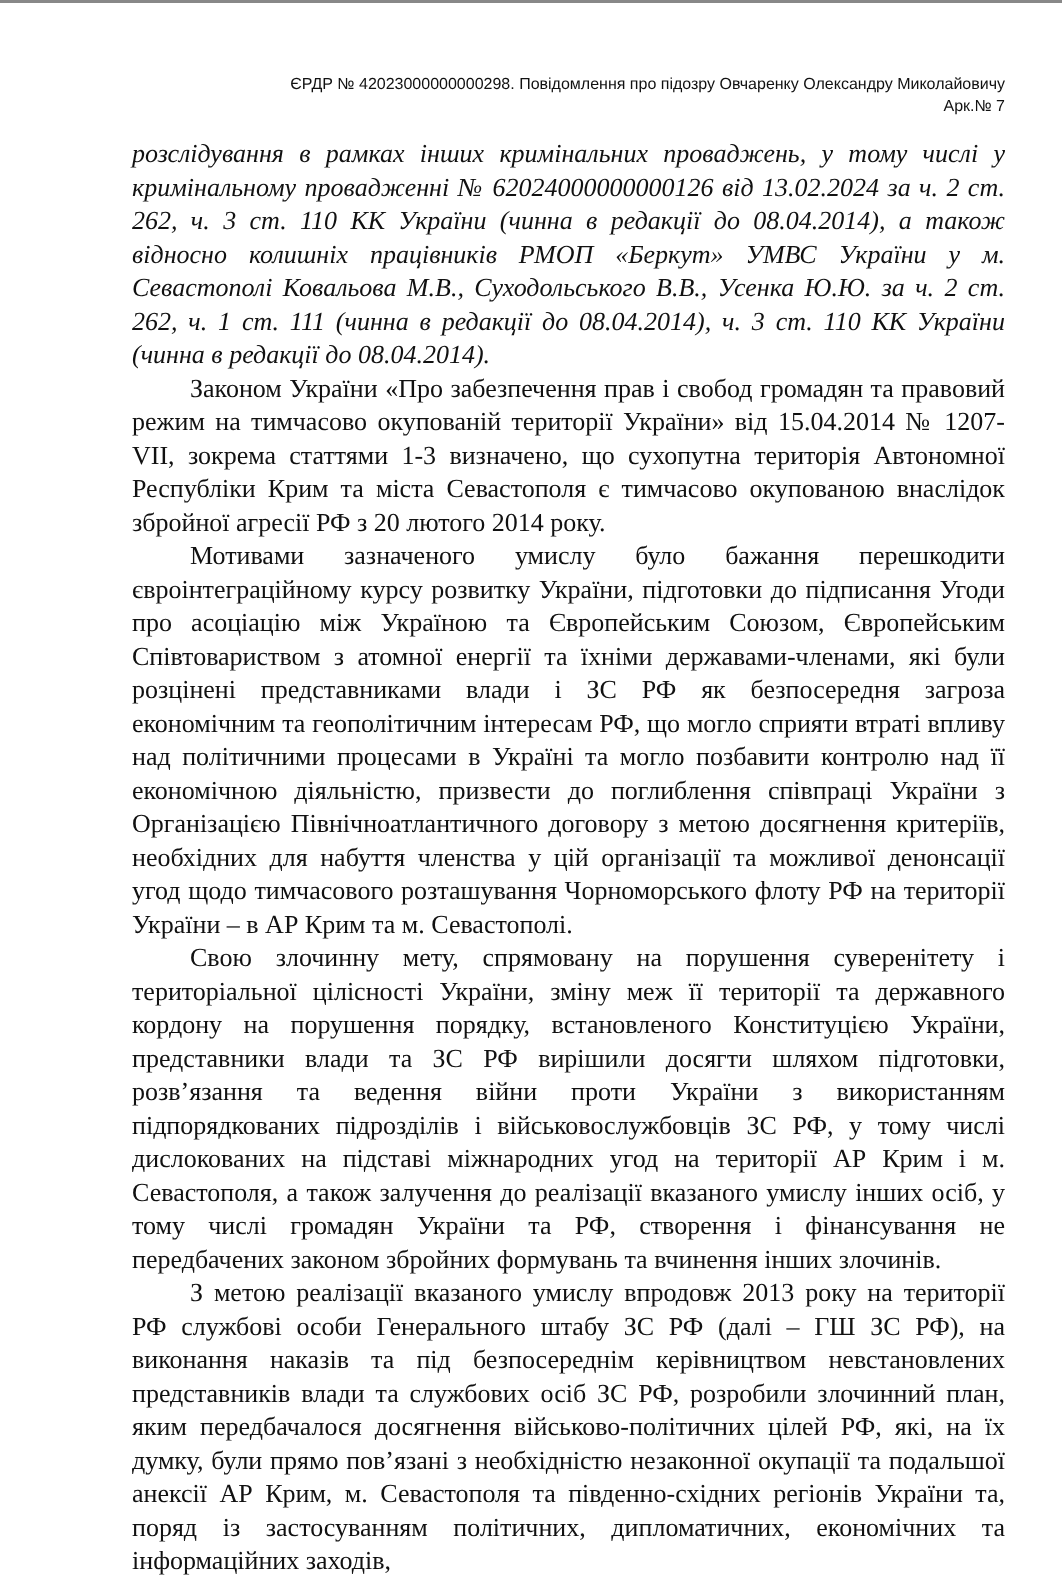ЄРДР № 42023000000000298. Повідомлення про підозру Овчаренку Олександру Миколайовичу
Арк.№ 7
розслідування в рамках інших кримінальних проваджень, у тому числі у кримінальному провадженні № 62024000000000126 від 13.02.2024 за ч. 2 ст. 262, ч. 3 ст. 110 КК України (чинна в редакції до 08.04.2014), а також відносно колишніх працівників РМОП «Беркут» УМВС України у м. Севастополі Ковальова М.В., Суходольського В.В., Усенка Ю.Ю. за ч. 2 ст. 262, ч. 1 ст. 111 (чинна в редакції до 08.04.2014), ч. 3 ст. 110 КК України (чинна в редакції до 08.04.2014).
Законом України «Про забезпечення прав і свобод громадян та правовий режим на тимчасово окупованій території України» від 15.04.2014 № 1207-VII, зокрема статтями 1-3 визначено, що сухопутна територія Автономної Республіки Крим та міста Севастополя є тимчасово окупованою внаслідок збройної агресії РФ з 20 лютого 2014 року.
Мотивами зазначеного умислу було бажання перешкодити євроінтеграційному курсу розвитку України, підготовки до підписання Угоди про асоціацію між Україною та Європейським Союзом, Європейським Співтовариством з атомної енергії та їхніми державами-членами, які були розцінені представниками влади і ЗС РФ як безпосередня загроза економічним та геополітичним інтересам РФ, що могло сприяти втраті впливу над політичними процесами в Україні та могло позбавити контролю над її економічною діяльністю, призвести до поглиблення співпраці України з Організацією Північноатлантичного договору з метою досягнення критеріїв, необхідних для набуття членства у цій організації та можливої денонсації угод щодо тимчасового розташування Чорноморського флоту РФ на території України – в АР Крим та м. Севастополі.
Свою злочинну мету, спрямовану на порушення суверенітету і територіальної цілісності України, зміну меж її території та державного кордону на порушення порядку, встановленого Конституцією України, представники влади та ЗС РФ вирішили досягти шляхом підготовки, розв’язання та ведення війни проти України з використанням підпорядкованих підрозділів і військовослужбовців ЗС РФ, у тому числі дислокованих на підставі міжнародних угод на території АР Крим і м. Севастополя, а також залучення до реалізації вказаного умислу інших осіб, у тому числі громадян України та РФ, створення і фінансування не передбачених законом збройних формувань та вчинення інших злочинів.
З метою реалізації вказаного умислу впродовж 2013 року на території РФ службові особи Генерального штабу ЗС РФ (далі – ГШ ЗС РФ), на виконання наказів та під безпосереднім керівництвом невстановлених представників влади та службових осіб ЗС РФ, розробили злочинний план, яким передбачалося досягнення військово-політичних цілей РФ, які, на їх думку, були прямо пов’язані з необхідністю незаконної окупації та подальшої анексії АР Крим, м. Севастополя та південно-східних регіонів України та, поряд із застосуванням політичних, дипломатичних, економічних та інформаційних заходів,